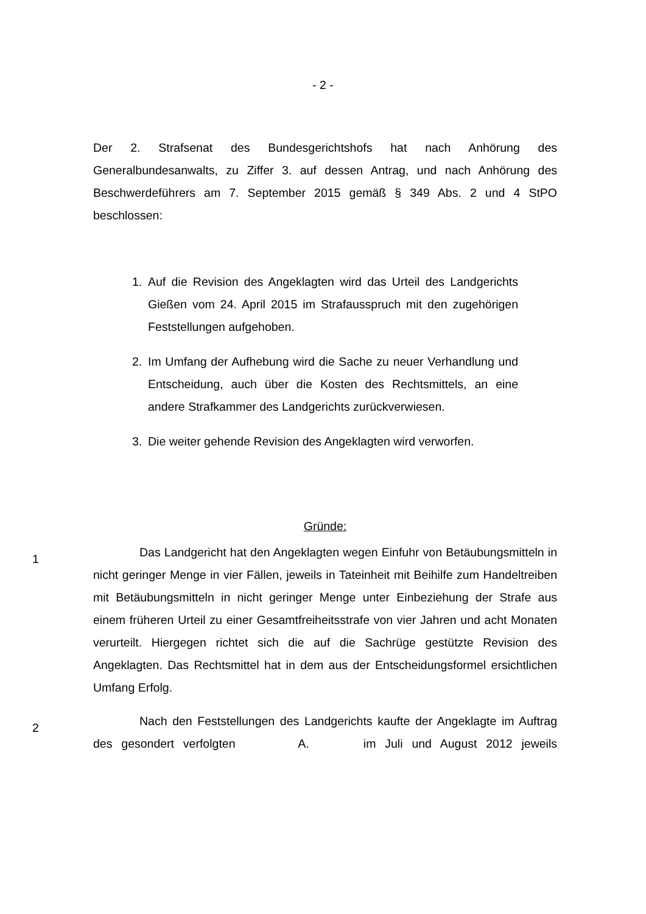- 2 -
Der 2. Strafsenat des Bundesgerichtshofs hat nach Anhörung des Generalbundesanwalts, zu Ziffer 3. auf dessen Antrag, und nach Anhörung des Beschwerdeführers am 7. September 2015 gemäß § 349 Abs. 2 und 4 StPO beschlossen:
1. Auf die Revision des Angeklagten wird das Urteil des Landgerichts Gießen vom 24. April 2015 im Strafausspruch mit den zugehörigen Feststellungen aufgehoben.
2. Im Umfang der Aufhebung wird die Sache zu neuer Verhandlung und Entscheidung, auch über die Kosten des Rechtsmittels, an eine andere Strafkammer des Landgerichts zurückverwiesen.
3. Die weiter gehende Revision des Angeklagten wird verworfen.
Gründe:
1
Das Landgericht hat den Angeklagten wegen Einfuhr von Betäubungsmitteln in nicht geringer Menge in vier Fällen, jeweils in Tateinheit mit Beihilfe zum Handeltreiben mit Betäubungsmitteln in nicht geringer Menge unter Einbeziehung der Strafe aus einem früheren Urteil zu einer Gesamtfreiheitsstrafe von vier Jahren und acht Monaten verurteilt. Hiergegen richtet sich die auf die Sachrüge gestützte Revision des Angeklagten. Das Rechtsmittel hat in dem aus der Entscheidungsformel ersichtlichen Umfang Erfolg.
2
Nach den Feststellungen des Landgerichts kaufte der Angeklagte im Auftrag des gesondert verfolgten A. im Juli und August 2012 jeweils